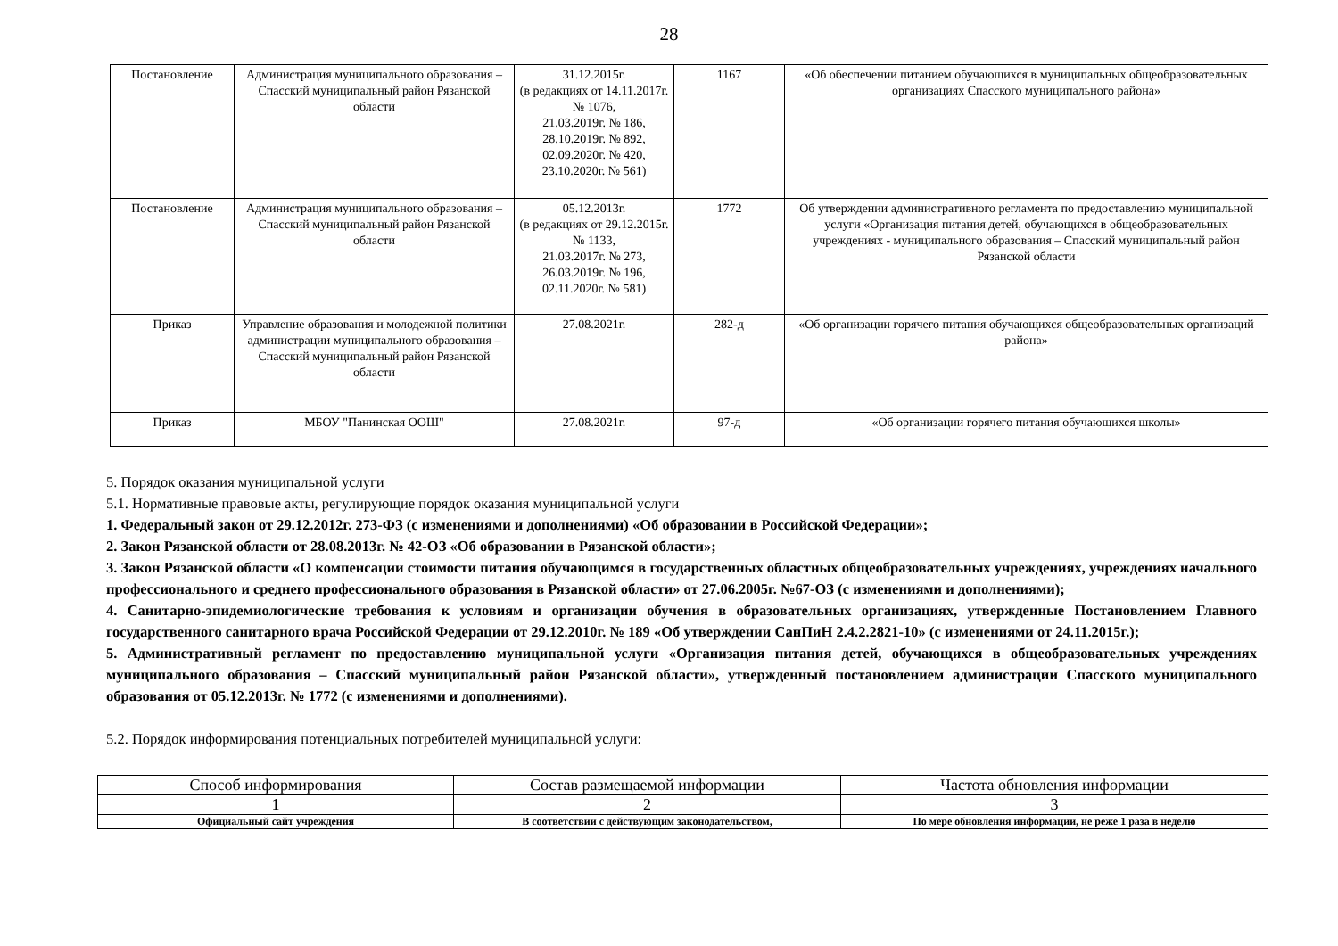28
| Постановление | Администрация муниципального образования – Спасский муниципальный район Рязанской области | 31.12.2015г. (в редакциях от 14.11.2017г. № 1076, 21.03.2019г. № 186, 28.10.2019г. № 892, 02.09.2020г. № 420, 23.10.2020г. № 561) | 1167 | «Об обеспечении питанием обучающихся в муниципальных общеобразовательных организациях Спасского муниципального района» |
| Постановление | Администрация муниципального образования – Спасский муниципальный район Рязанской области | 05.12.2013г. (в редакциях от 29.12.2015г. № 1133, 21.03.2017г. № 273, 26.03.2019г. № 196, 02.11.2020г. № 581) | 1772 | Об утверждении административного регламента по предоставлению муниципальной услуги «Организация питания детей, обучающихся в общеобразовательных учреждениях - муниципального образования – Спасский муниципальный район Рязанской области |
| Приказ | Управление образования и молодежной политики администрации муниципального образования – Спасский муниципальный район Рязанской области | 27.08.2021г. | 282-д | «Об организации горячего питания обучающихся общеобразовательных организаций района» |
| Приказ | МБОУ "Панинская ООШ" | 27.08.2021г. | 97-д | «Об организации горячего питания обучающихся школы» |
5. Порядок оказания муниципальной услуги
5.1. Нормативные правовые акты, регулирующие порядок оказания муниципальной услуги
1. Федеральный закон от 29.12.2012г. 273-ФЗ (с изменениями и дополнениями) «Об образовании в Российской Федерации»;
2. Закон Рязанской области от 28.08.2013г. № 42-ОЗ «Об образовании в Рязанской области»;
3. Закон Рязанской области «О компенсации стоимости питания обучающимся в государственных областных общеобразовательных учреждениях, учреждениях начального профессионального и среднего профессионального образования в Рязанской области» от 27.06.2005г. №67-ОЗ (с изменениями и дополнениями);
4. Санитарно-эпидемиологические требования к условиям и организации обучения в образовательных организациях, утвержденные Постановлением Главного государственного санитарного врача Российской Федерации от 29.12.2010г. № 189 «Об утверждении СанПиН 2.4.2.2821-10» (с изменениями от 24.11.2015г.);
5. Административный регламент по предоставлению муниципальной услуги «Организация питания детей, обучающихся в общеобразовательных учреждениях муниципального образования – Спасский муниципальный район Рязанской области», утвержденный постановлением администрации Спасского муниципального образования от 05.12.2013г. № 1772 (с изменениями и дополнениями).
5.2. Порядок информирования потенциальных потребителей муниципальной услуги:
| Способ информирования | Состав размещаемой информации | Частота обновления информации |
| --- | --- | --- |
| 1 | 2 | 3 |
| Официальный сайт учреждения | В соответствии с действующим законодательством, | По мере обновления информации, не реже 1 раза в неделю |